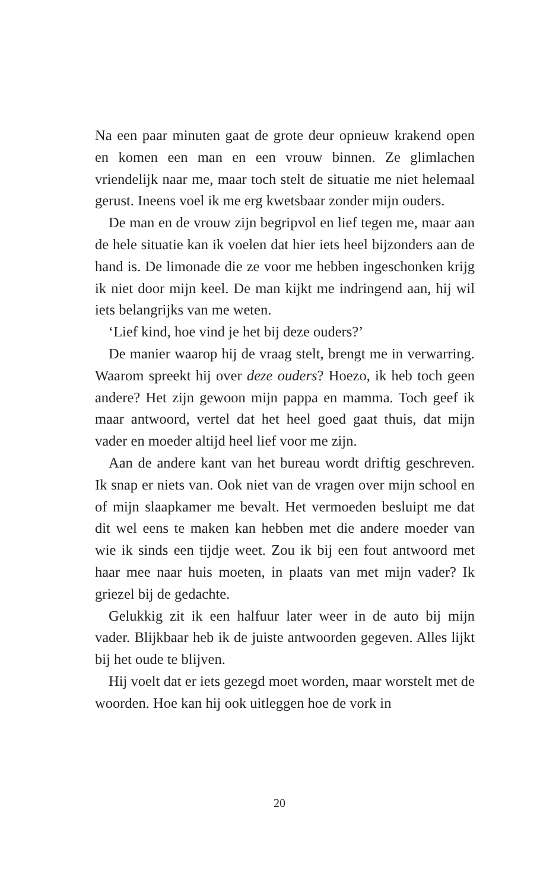Na een paar minuten gaat de grote deur opnieuw krakend open en komen een man en een vrouw binnen. Ze glimlachen vriendelijk naar me, maar toch stelt de situatie me niet helemaal gerust. Ineens voel ik me erg kwetsbaar zonder mijn ouders.
De man en de vrouw zijn begripvol en lief tegen me, maar aan de hele situatie kan ik voelen dat hier iets heel bijzonders aan de hand is. De limonade die ze voor me hebben ingeschonken krijg ik niet door mijn keel. De man kijkt me indringend aan, hij wil iets belangrijks van me weten.
‘Lief kind, hoe vind je het bij deze ouders?’
De manier waarop hij de vraag stelt, brengt me in verwarring. Waarom spreekt hij over deze ouders? Hoezo, ik heb toch geen andere? Het zijn gewoon mijn pappa en mamma. Toch geef ik maar antwoord, vertel dat het heel goed gaat thuis, dat mijn vader en moeder altijd heel lief voor me zijn.
Aan de andere kant van het bureau wordt driftig geschreven. Ik snap er niets van. Ook niet van de vragen over mijn school en of mijn slaapkamer me bevalt. Het vermoeden besluipt me dat dit wel eens te maken kan hebben met die andere moeder van wie ik sinds een tijdje weet. Zou ik bij een fout antwoord met haar mee naar huis moeten, in plaats van met mijn vader? Ik griezel bij de gedachte.
Gelukkig zit ik een halfuur later weer in de auto bij mijn vader. Blijkbaar heb ik de juiste antwoorden gegeven. Alles lijkt bij het oude te blijven.
Hij voelt dat er iets gezegd moet worden, maar worstelt met de woorden. Hoe kan hij ook uitleggen hoe de vork in
20